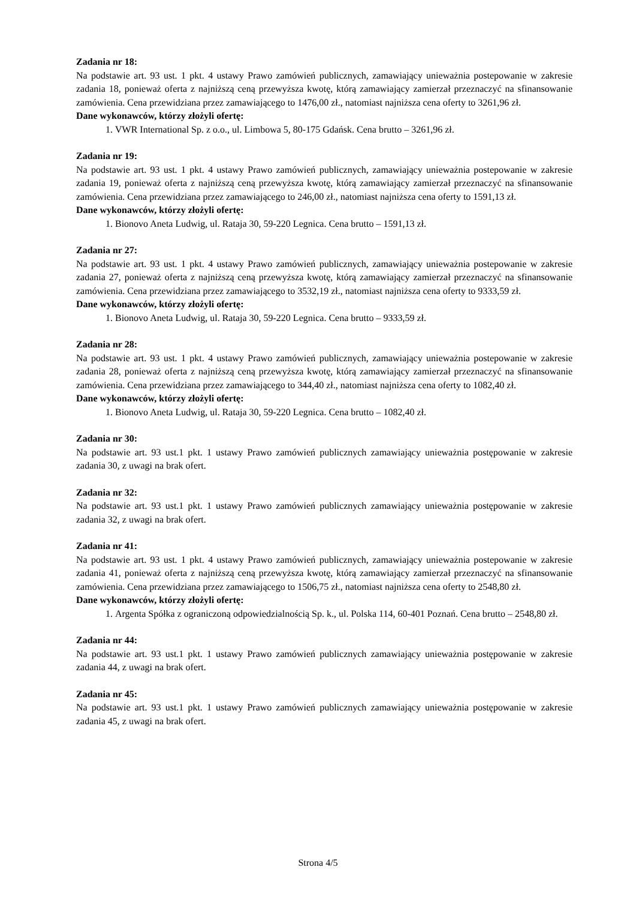Zadania nr 18:
Na podstawie art. 93 ust. 1 pkt. 4 ustawy Prawo zamówień publicznych, zamawiający unieważnia postepowanie w zakresie zadania 18, ponieważ oferta z najniższą ceną przewyższa kwotę, którą zamawiający zamierzał przeznaczyć na sfinansowanie zamówienia. Cena przewidziana przez zamawiającego to 1476,00 zł., natomiast najniższa cena oferty to 3261,96 zł.
Dane wykonawców, którzy złożyli ofertę:
1. VWR International Sp. z o.o., ul. Limbowa 5, 80-175 Gdańsk. Cena brutto – 3261,96 zł.
Zadania nr 19:
Na podstawie art. 93 ust. 1 pkt. 4 ustawy Prawo zamówień publicznych, zamawiający unieważnia postepowanie w zakresie zadania 19, ponieważ oferta z najniższą ceną przewyższa kwotę, którą zamawiający zamierzał przeznaczyć na sfinansowanie zamówienia. Cena przewidziana przez zamawiającego to 246,00 zł., natomiast najniższa cena oferty to 1591,13 zł.
Dane wykonawców, którzy złożyli ofertę:
1. Bionovo Aneta Ludwig, ul. Rataja 30, 59-220 Legnica. Cena brutto – 1591,13 zł.
Zadania nr 27:
Na podstawie art. 93 ust. 1 pkt. 4 ustawy Prawo zamówień publicznych, zamawiający unieważnia postepowanie w zakresie zadania 27, ponieważ oferta z najniższą ceną przewyższa kwotę, którą zamawiający zamierzał przeznaczyć na sfinansowanie zamówienia. Cena przewidziana przez zamawiającego to 3532,19 zł., natomiast najniższa cena oferty to 9333,59 zł.
Dane wykonawców, którzy złożyli ofertę:
1. Bionovo Aneta Ludwig, ul. Rataja 30, 59-220 Legnica. Cena brutto – 9333,59 zł.
Zadania nr 28:
Na podstawie art. 93 ust. 1 pkt. 4 ustawy Prawo zamówień publicznych, zamawiający unieważnia postepowanie w zakresie zadania 28, ponieważ oferta z najniższą ceną przewyższa kwotę, którą zamawiający zamierzał przeznaczyć na sfinansowanie zamówienia. Cena przewidziana przez zamawiającego to 344,40 zł., natomiast najniższa cena oferty to 1082,40 zł.
Dane wykonawców, którzy złożyli ofertę:
1. Bionovo Aneta Ludwig, ul. Rataja 30, 59-220 Legnica. Cena brutto – 1082,40 zł.
Zadania nr 30:
Na podstawie art. 93 ust.1 pkt. 1 ustawy Prawo zamówień publicznych zamawiający unieważnia postępowanie w zakresie zadania 30, z uwagi na brak ofert.
Zadania nr 32:
Na podstawie art. 93 ust.1 pkt. 1 ustawy Prawo zamówień publicznych zamawiający unieważnia postępowanie w zakresie zadania 32, z uwagi na brak ofert.
Zadania nr 41:
Na podstawie art. 93 ust. 1 pkt. 4 ustawy Prawo zamówień publicznych, zamawiający unieważnia postepowanie w zakresie zadania 41, ponieważ oferta z najniższą ceną przewyższa kwotę, którą zamawiający zamierzał przeznaczyć na sfinansowanie zamówienia. Cena przewidziana przez zamawiającego to 1506,75 zł., natomiast najniższa cena oferty to 2548,80 zł.
Dane wykonawców, którzy złożyli ofertę:
1. Argenta Spółka z ograniczoną odpowiedzialnością Sp. k., ul. Polska 114, 60-401 Poznań. Cena brutto – 2548,80 zł.
Zadania nr 44:
Na podstawie art. 93 ust.1 pkt. 1 ustawy Prawo zamówień publicznych zamawiający unieważnia postępowanie w zakresie zadania 44, z uwagi na brak ofert.
Zadania nr 45:
Na podstawie art. 93 ust.1 pkt. 1 ustawy Prawo zamówień publicznych zamawiający unieważnia postępowanie w zakresie zadania 45, z uwagi na brak ofert.
Strona 4/5